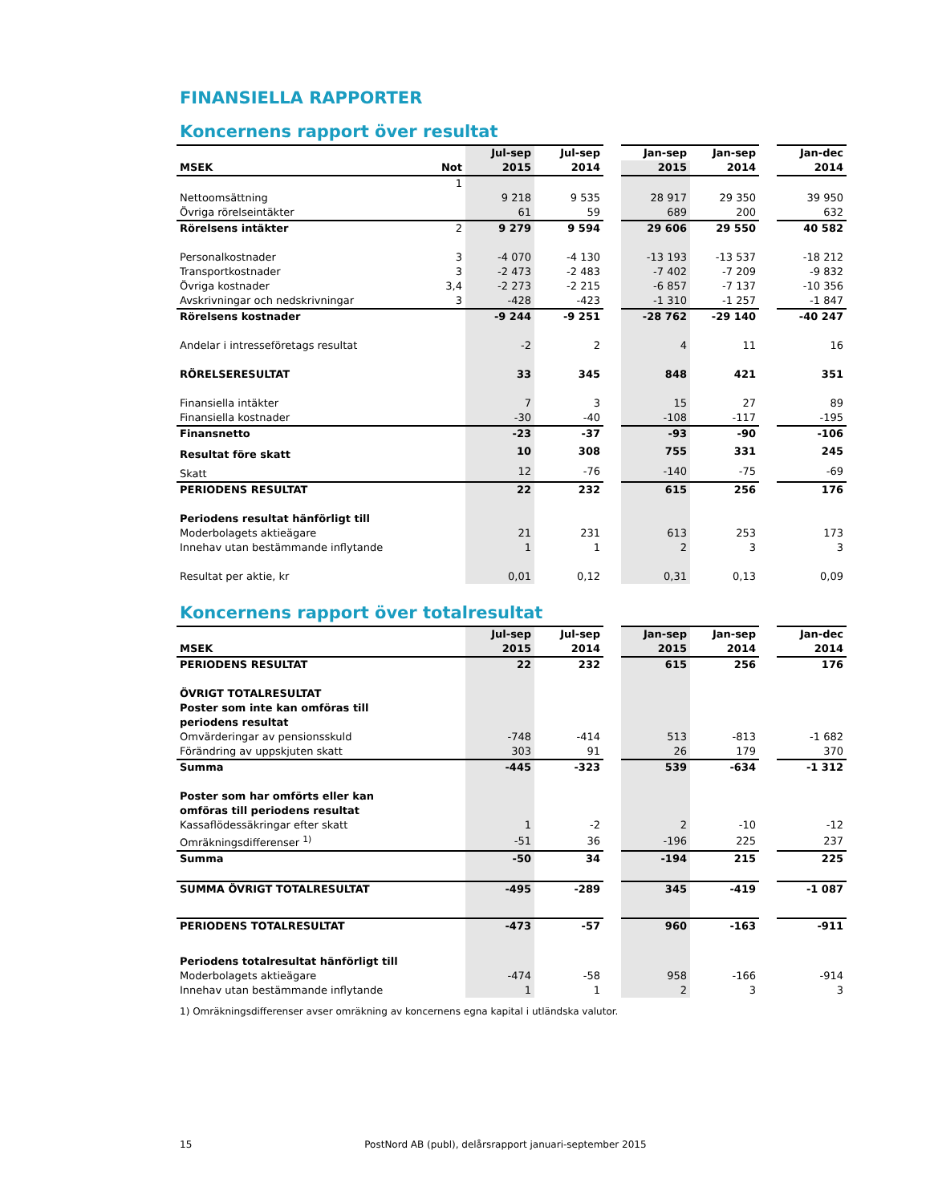FINANSIELLA RAPPORTER
Koncernens rapport över resultat
| | | Jul-sep | Jul-sep | | Jan-sep | Jan-sep | | Jan-dec |
| --- | --- | --- | --- | --- | --- | --- | --- | --- |
| MSEK | Not | 2015 | 2014 | | 2015 | 2014 | | 2014 |
| | 1 | | | | | | | |
| Nettoomsättning | | 9 218 | 9 535 | | 28 917 | 29 350 | | 39 950 |
| Övriga rörelseintäkter | | 61 | 59 | | 689 | 200 | | 632 |
| Rörelsens intäkter | 2 | 9 279 | 9 594 | | 29 606 | 29 550 | | 40 582 |
| Personalkostnader | 3 | -4 070 | -4 130 | | -13 193 | -13 537 | | -18 212 |
| Transportkostnader | 3 | -2 473 | -2 483 | | -7 402 | -7 209 | | -9 832 |
| Övriga kostnader | 3,4 | -2 273 | -2 215 | | -6 857 | -7 137 | | -10 356 |
| Avskrivningar och nedskrivningar | 3 | -428 | -423 | | -1 310 | -1 257 | | -1 847 |
| Rörelsens kostnader | | -9 244 | -9 251 | | -28 762 | -29 140 | | -40 247 |
| Andelar i intresseföretags resultat | | -2 | 2 | | 4 | 11 | | 16 |
| RÖRELSERESULTAT | | 33 | 345 | | 848 | 421 | | 351 |
| Finansiella intäkter | | 7 | 3 | | 15 | 27 | | 89 |
| Finansiella kostnader | | -30 | -40 | | -108 | -117 | | -195 |
| Finansnetto | | -23 | -37 | | -93 | -90 | | -106 |
| Resultat före skatt | | 10 | 308 | | 755 | 331 | | 245 |
| Skatt | | 12 | -76 | | -140 | -75 | | -69 |
| PERIODENS RESULTAT | | 22 | 232 | | 615 | 256 | | 176 |
| Periodens resultat hänförligt till | | | | | | | | |
| Moderbolagets aktieägare | | 21 | 231 | | 613 | 253 | | 173 |
| Innehav utan bestämmande inflytande | | 1 | 1 | | 2 | 3 | | 3 |
| Resultat per aktie, kr | | 0,01 | 0,12 | | 0,31 | 0,13 | | 0,09 |
Koncernens rapport över totalresultat
| | | Jul-sep | Jul-sep | | Jan-sep | Jan-sep | | Jan-dec |
| --- | --- | --- | --- | --- | --- | --- | --- | --- |
| MSEK | | 2015 | 2014 | | 2015 | 2014 | | 2014 |
| PERIODENS RESULTAT | | 22 | 232 | | 615 | 256 | | 176 |
| ÖVRIGT TOTALRESULTAT | | | | | | | | |
| Poster som inte kan omföras till | | | | | | | | |
| periodens resultat | | | | | | | | |
| Omvärderingar av pensionsskuld | | -748 | -414 | | 513 | -813 | | -1 682 |
| Förändring av uppskjuten skatt | | 303 | 91 | | 26 | 179 | | 370 |
| Summa | | -445 | -323 | | 539 | -634 | | -1 312 |
| Poster som har omförts eller kan | | | | | | | | |
| omföras till periodens resultat | | | | | | | | |
| Kassaflödessäkringar efter skatt | | 1 | -2 | | 2 | -10 | | -12 |
| Omräkningsdifferenser <sup>1)</sup> | | -51 | 36 | | -196 | 225 | | 237 |
| Summa | | -50 | 34 | | -194 | 215 | | 225 |
| SUMMA ÖVRIGT TOTALRESULTAT | | -495 | -289 | | 345 | -419 | | -1 087 |
| PERIODENS TOTALRESULTAT | | -473 | -57 | | 960 | -163 | | -911 |
| Periodens totalresultat hänförligt till | | | | | | | | |
| Moderbolagets aktieägare | | -474 | -58 | | 958 | -166 | | -914 |
| Innehav utan bestämmande inflytande | | 1 | 1 | | 2 | 3 | | 3 |
1) Omräkningsdifferenser avser omräkning av koncernens egna kapital i utländska valutor.
15 PostNord AB (publ), delårsrapport januari-september 2015